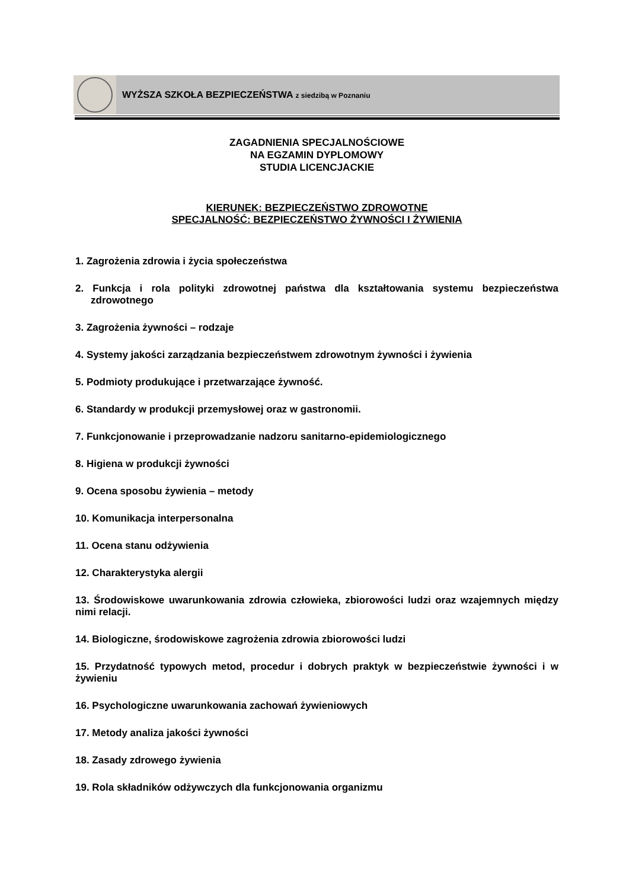WYŻSZA SZKOŁA BEZPIECZEŃSTWA z siedzibą w Poznaniu
ZAGADNIENIA SPECJALNOŚCIOWE
NA EGZAMIN DYPLOMOWY
STUDIA LICENCJACKIE
KIERUNEK: BEZPIECZEŃSTWO ZDROWOTNE
SPECJALNOŚĆ: BEZPIECZEŃSTWO ŻYWNOŚCI I ŻYWIENIA
1. Zagrożenia zdrowia i życia społeczeństwa
2. Funkcja i rola polityki zdrowotnej państwa dla kształtowania systemu bezpieczeństwa zdrowotnego
3. Zagrożenia żywności – rodzaje
4. Systemy jakości zarządzania bezpieczeństwem zdrowotnym żywności i żywienia
5. Podmioty produkujące i przetwarzające żywność.
6. Standardy w produkcji przemysłowej oraz w gastronomii.
7. Funkcjonowanie i przeprowadzanie nadzoru sanitarno-epidemiologicznego
8. Higiena w produkcji żywności
9. Ocena sposobu żywienia – metody
10. Komunikacja interpersonalna
11. Ocena stanu odżywienia
12. Charakterystyka alergii
13. Środowiskowe uwarunkowania zdrowia człowieka, zbiorowości ludzi oraz wzajemnych między nimi relacji.
14. Biologiczne, środowiskowe zagrożenia zdrowia zbiorowości ludzi
15. Przydatność typowych metod, procedur i dobrych praktyk w bezpieczeństwie żywności i w żywieniu
16. Psychologiczne uwarunkowania zachowań żywieniowych
17. Metody analiza jakości żywności
18. Zasady zdrowego żywienia
19. Rola składników odżywczych dla funkcjonowania organizmu